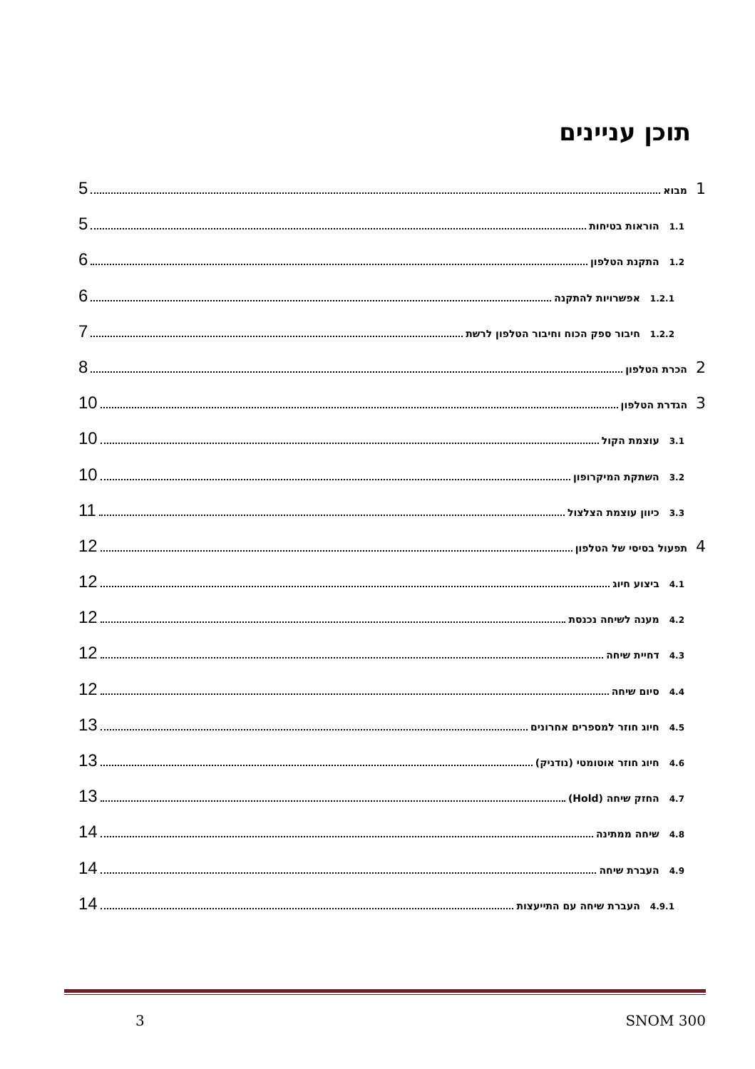תוכן עניינים
1 מבוא 5
1.1 הוראות בטיחות 5
1.2 התקנת הטלפון 6
1.2.1 אפשרויות להתקנה 6
1.2.2 חיבור ספק הכוח וחיבור הטלפון לרשת 7
2 הכרת הטלפון 8
3 הגדרת הטלפון 10
3.1 עוצמת הקול 10
3.2 השתקת המיקרופון 10
3.3 כיוון עוצמת הצלצול 11
4 תפעול בסיסי של הטלפון 12
4.1 ביצוע חיוג 12
4.2 מענה לשיחה נכנסת 12
4.3 דחיית שיחה 12
4.4 סיום שיחה 12
4.5 חיוג חוזר למספרים אחרונים 13
4.6 חיוג חוזר אוטומטי (נודניק) 13
4.7 החזק שיחה (Hold) 13
4.8 שיחה ממתינה 14
4.9 העברת שיחה 14
4.9.1 העברת שיחה עם התייעצות 14
3 SNOM 300